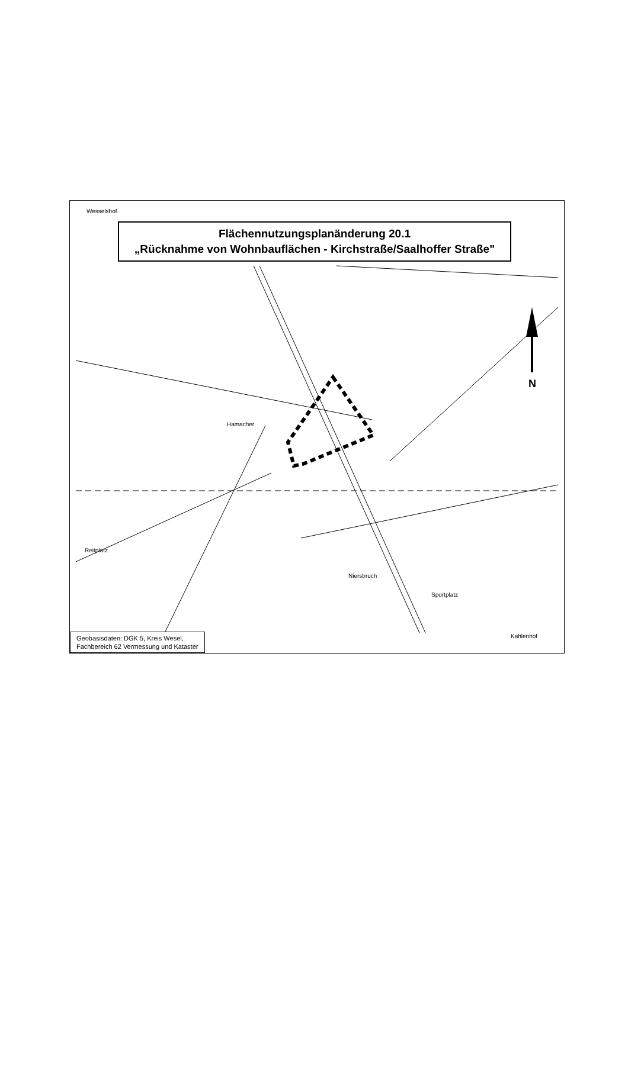N
Flächennutzungsplanänderung 20.1
„Rücknahme von Wohnbauflächen - Kirchstraße/Saalhoffer Straße"
Wesselshof
Hamacher
Niersbruch
Sportplatz
Kahlenhof
Reitplatz
Geobasisdaten: DGK 5, Kreis Wesel,
Fachbereich 62 Vermessung und Kataster